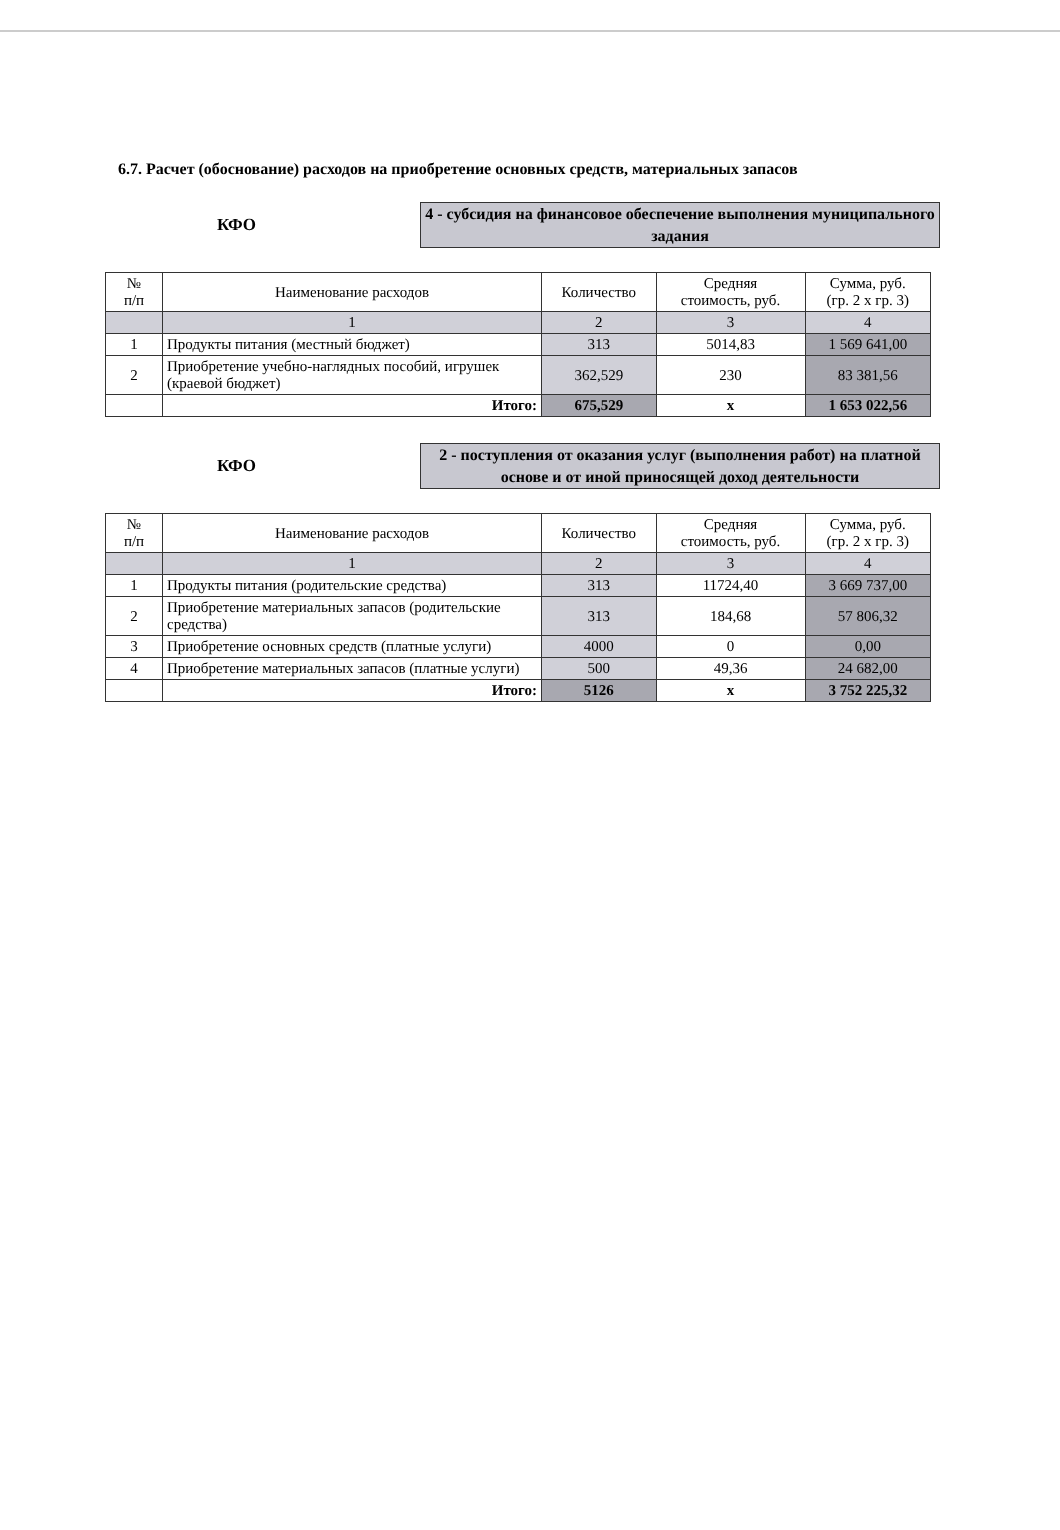6.7. Расчет (обоснование) расходов на приобретение основных средств, материальных запасов
КФО
4 - субсидия на финансовое обеспечение выполнения муниципального задания
| № п/п | Наименование расходов | Количество | Средняя стоимость, руб. | Сумма, руб. (гр. 2 х гр. 3) |
| --- | --- | --- | --- | --- |
| | 1 | 2 | 3 | 4 |
| 1 | Продукты питания (местный бюджет) | 313 | 5014,83 | 1 569 641,00 |
| 2 | Приобретение учебно-наглядных пособий, игрушек (краевой бюджет) | 362,529 | 230 | 83 381,56 |
| | Итого: | 675,529 | х | 1 653 022,56 |
КФО
2 - поступления от оказания услуг (выполнения работ) на платной основе и от иной приносящей доход деятельности
| № п/п | Наименование расходов | Количество | Средняя стоимость, руб. | Сумма, руб. (гр. 2 х гр. 3) |
| --- | --- | --- | --- | --- |
| | 1 | 2 | 3 | 4 |
| 1 | Продукты питания (родительские средства) | 313 | 11724,40 | 3 669 737,00 |
| 2 | Приобретение материальных запасов (родительские средства) | 313 | 184,68 | 57 806,32 |
| 3 | Приобретение основных средств (платные услуги) | 4000 | 0 | 0,00 |
| 4 | Приобретение материальных запасов (платные услуги) | 500 | 49,36 | 24 682,00 |
| | Итого: | 5126 | х | 3 752 225,32 |